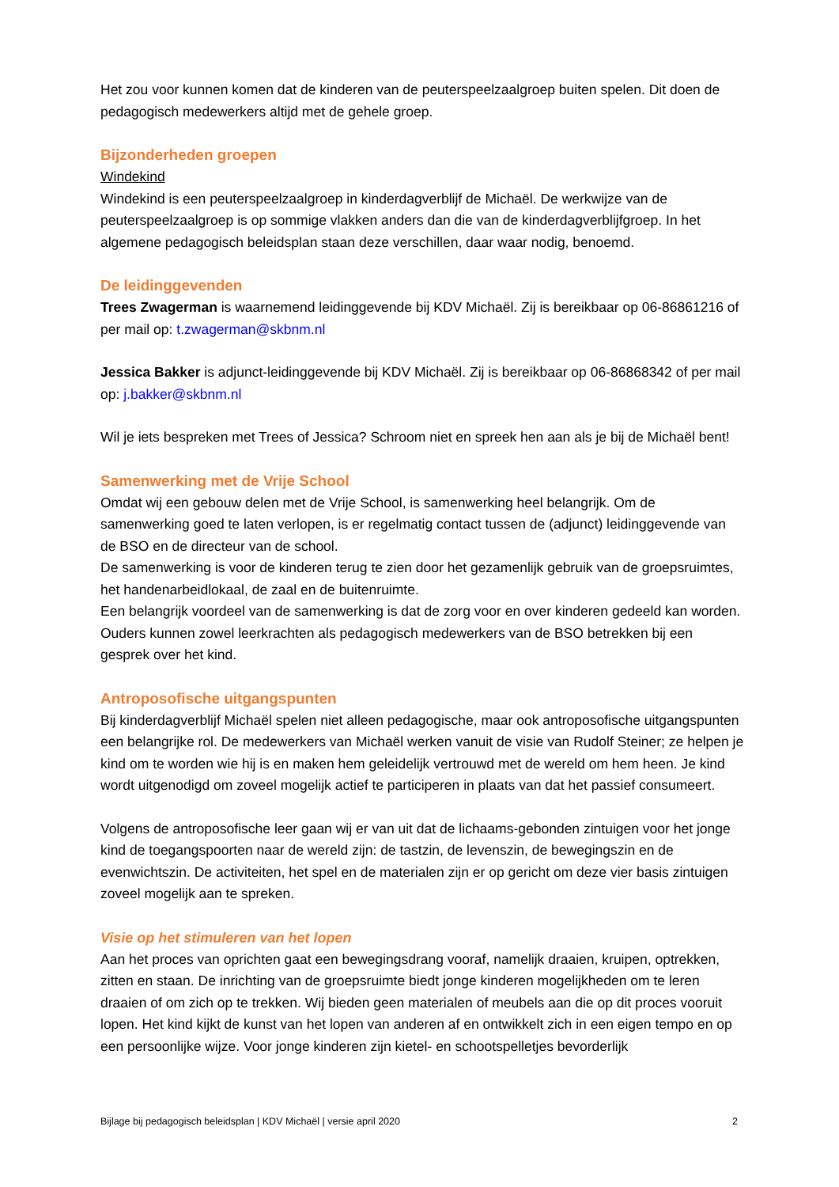Het zou voor kunnen komen dat de kinderen van de peuterspeelzaalgroep buiten spelen. Dit doen de pedagogisch medewerkers altijd met de gehele groep.
Bijzonderheden groepen
Windekind
Windekind is een peuterspeelzaalgroep in kinderdagverblijf de Michaël. De werkwijze van de peuterspeelzaalgroep is op sommige vlakken anders dan die van de kinderdagverblijfgroep. In het algemene pedagogisch beleidsplan staan deze verschillen, daar waar nodig, benoemd.
De leidinggevenden
Trees Zwagerman is waarnemend leidinggevende bij KDV Michaël. Zij is bereikbaar op 06-86861216 of per mail op: t.zwagerman@skbnm.nl
Jessica Bakker is adjunct-leidinggevende bij KDV Michaël. Zij is bereikbaar op 06-86868342 of per mail op: j.bakker@skbnm.nl
Wil je iets bespreken met Trees of Jessica? Schroom niet en spreek hen aan als je bij de Michaël bent!
Samenwerking met de Vrije School
Omdat wij een gebouw delen met de Vrije School, is samenwerking heel belangrijk. Om de samenwerking goed te laten verlopen, is er regelmatig contact tussen de (adjunct) leidinggevende van de BSO en de directeur van de school.
De samenwerking is voor de kinderen terug te zien door het gezamenlijk gebruik van de groepsruimtes, het handenarbeidlokaal, de zaal en de buitenruimte.
Een belangrijk voordeel van de samenwerking is dat de zorg voor en over kinderen gedeeld kan worden. Ouders kunnen zowel leerkrachten als pedagogisch medewerkers van de BSO betrekken bij een gesprek over het kind.
Antroposofische uitgangspunten
Bij kinderdagverblijf Michaël spelen niet alleen pedagogische, maar ook antroposofische uitgangspunten een belangrijke rol. De medewerkers van Michaël werken vanuit de visie van Rudolf Steiner; ze helpen je kind om te worden wie hij is en maken hem geleidelijk vertrouwd met de wereld om hem heen. Je kind wordt uitgenodigd om zoveel mogelijk actief te participeren in plaats van dat het passief consumeert.
Volgens de antroposofische leer gaan wij er van uit dat de lichaams-gebonden zintuigen voor het jonge kind de toegangspoorten naar de wereld zijn: de tastzin, de levenszin, de bewegingszin en de evenwichtszin. De activiteiten, het spel en de materialen zijn er op gericht om deze vier basis zintuigen zoveel mogelijk aan te spreken.
Visie op het stimuleren van het lopen
Aan het proces van oprichten gaat een bewegingsdrang vooraf, namelijk draaien, kruipen, optrekken, zitten en staan. De inrichting van de groepsruimte biedt jonge kinderen mogelijkheden om te leren draaien of om zich op te trekken. Wij bieden geen materialen of meubels aan die op dit proces vooruit lopen. Het kind kijkt de kunst van het lopen van anderen af en ontwikkelt zich in een eigen tempo en op een persoonlijke wijze. Voor jonge kinderen zijn kietel- en schootspelletjes bevorderlijk
Bijlage bij pedagogisch beleidsplan | KDV Michaël | versie april 2020 2